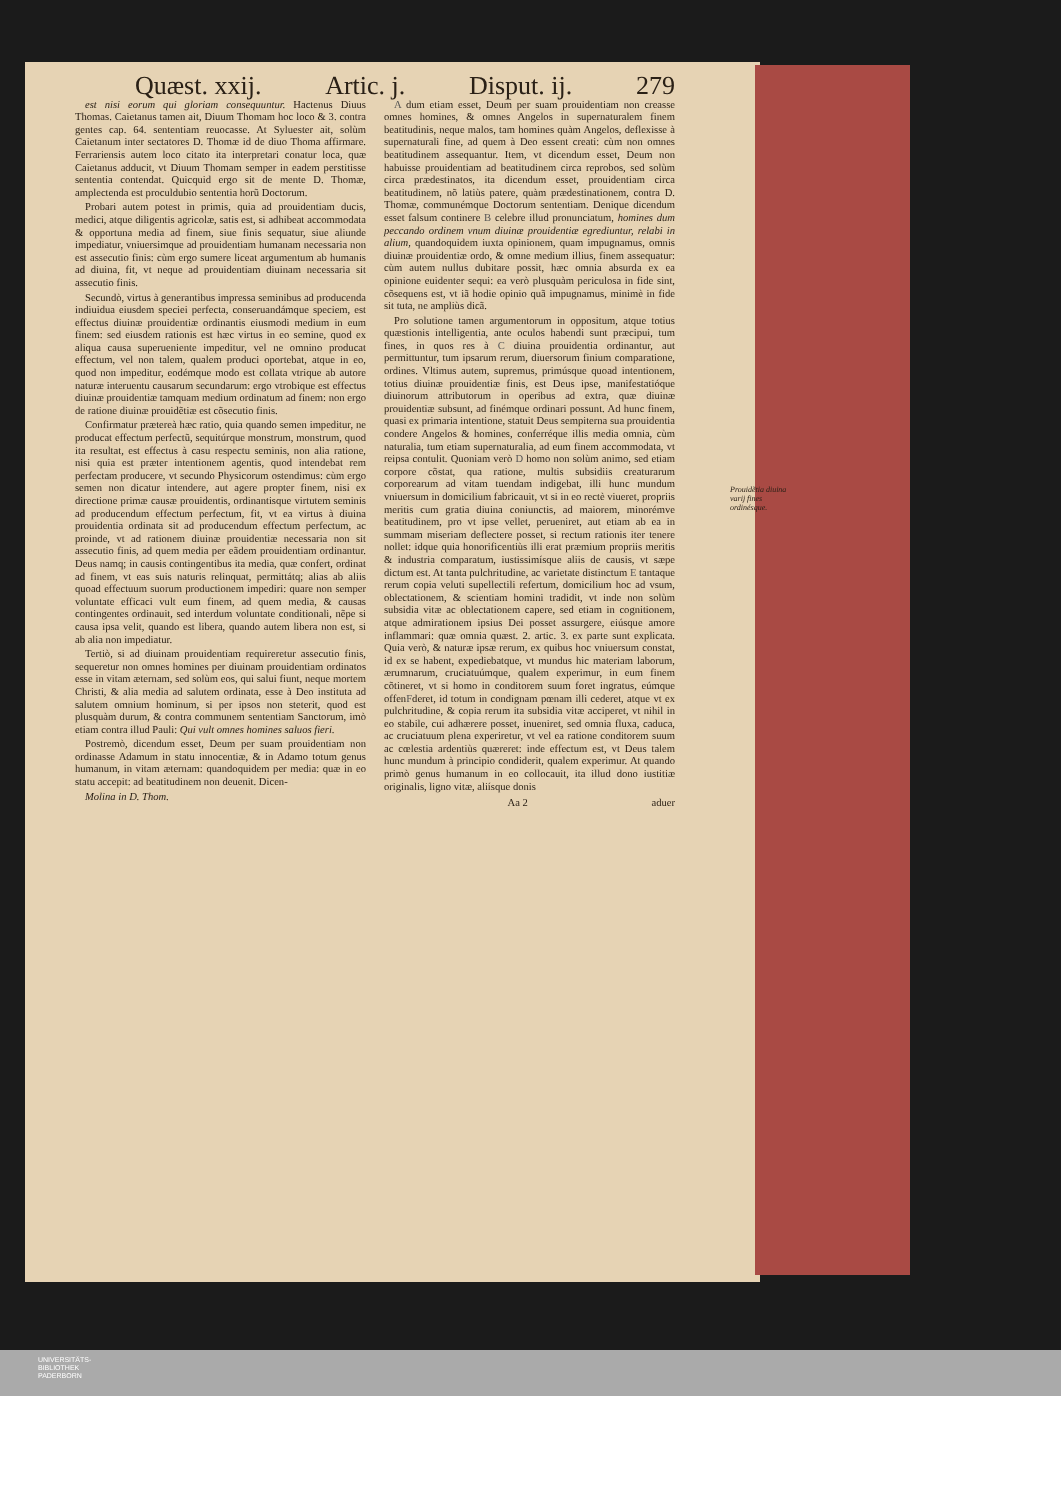Quæst. xxij. Artic. j. Disput. ij. 279
est nisi eorum qui gloriam consequuntur. Hactenus Diuus Thomas. Caietanus tamen ait, Diuum Thomam hoc loco & 3. contra gentes cap. 64. sententiam reuocasse. At Syluester ait, solùm Caietanum inter sectatores D. Thomæ id de diuo Thoma affirmare. Ferrariensis autem loco citato ita interpretari conatur loca, quæ Caietanus adducit, vt Diuum Thomam semper in eadem perstitisse sententia contendat. Quicquid ergo sit de mente D. Thomæ, amplectenda est proculdubio sententia horũ Doctorum.
Probari autem potest in primis, quia ad prouidentiam ducis, medici, atque diligentis agricolæ, satis est, si adhibeat accommodata & opportuna media ad finem, siue finis sequatur, siue aliunde impediatur, vniuersimque ad prouidentiam humanam necessaria non est assecutio finis: cùm ergo sumere liceat argumentum ab humanis ad diuina, fit, vt neque ad prouidentiam diuinam necessaria sit assecutio finis.
Secundò, virtus à generantibus impressa seminibus ad producenda indiuidua eiusdem speciei perfecta, conseruandámque speciem, est effectus diuinæ prouidentiæ ordinantis eiusmodi medium in eum finem: sed eiusdem rationis est hæc virtus in eo semine, quod ex aliqua causa superueniente impeditur, vel ne omnino producat effectum, vel non talem, qualem produci oportebat, atque in eo, quod non impeditur, eodémque modo est collata vtrique ab autore naturæ interuentu causarum secundarum: ergo vtrobique est effectus diuinæ prouidentiæ tamquam medium ordinatum ad finem: non ergo de ratione diuinæ prouidẽtiæ est cõsecutio finis.
Confirmatur prætereà hæc ratio, quia quando semen impeditur, ne producat effectum perfectũ, sequitúrque monstrum, monstrum, quod ita resultat, est effectus à casu respectu seminis, non alia ratione, nisi quia est præter intentionem agentis, quod intendebat rem perfectam producere, vt secundo Physicorum ostendimus: cùm ergo semen non dicatur intendere, aut agere propter finem, nisi ex directione primæ causæ prouidentis, ordinantisque virtutem seminis ad producendum effectum perfectum, fit, vt ea virtus à diuina prouidentia ordinata sit ad producendum effectum perfectum, ac proinde, vt ad rationem diuinæ prouidentiæ necessaria non sit assecutio finis, ad quem media per eãdem prouidentiam ordinantur. Deus namq; in causis contingentibus ita media, quæ confert, ordinat ad finem, vt eas suis naturis relinquat, permittátq; alias ab aliis quoad effectuum suorum productionem impediri: quare non semper voluntate efficaci vult eum finem, ad quem media, & causas contingentes ordinauit, sed interdum voluntate conditionali, nẽpe si causa ipsa velit, quando est libera, quando autem libera non est, si ab alia non impediatur.
Tertiò, si ad diuinam prouidentiam requireretur assecutio finis, sequeretur non omnes homines per diuinam prouidentiam ordinatos esse in vitam æternam, sed solùm eos, qui salui fiunt, neque mortem Christi, & alia media ad salutem ordinata, esse à Deo instituta ad salutem omnium hominum, si per ipsos non steterit, quod est plusquàm durum, & contra communem sententiam Sanctorum, imò etiam contra illud Pauli: Qui vult omnes homines saluos fieri.
Postremò, dicendum esset, Deum per suam prouidentiam non ordinasse Adamum in statu innocentiæ, & in Adamo totum genus humanum, in vitam æternam: quandoquidem per media: quæ in eo statu accepit: ad beatitudinem non deuenit. Dicen-
Molina in D. Thom.
A dum etiam esset, Deum per suam prouidentiam non creasse omnes homines, & omnes Angelos in supernaturalem finem beatitudinis, neque malos, tam homines quàm Angelos, deflexisse à supernaturali fine, ad quem à Deo essent creati: cùm non omnes beatitudinem assequantur. Item, vt dicendum esset, Deum non habuisse prouidentiam ad beatitudinem circa reprobos, sed solùm circa prædestinatos, ita dicendum esset, prouidentiam circa beatitudinem, nõ latiùs patere, quàm prædestinationem, contra D. Thomæ, communémque Doctorum sententiam. Denique dicendum esset falsum continere B celebre illud pronunciatum, homines dum peccando ordinem vnum diuinæ prouidentiæ egrediuntur, relabi in alium, quandoquidem iuxta opinionem, quam impugnamus, omnis diuinæ prouidentiæ ordo, & omne medium illius, finem assequatur: cùm autem nullus dubitare possit, hæc omnia absurda ex ea opinione euidenter sequi: ea verò plusquàm periculosa in fide sint, cõsequens est, vt iã hodie opinio quã impugnamus, minimè in fide sit tuta, ne ampliùs dicã.
Pro solutione tamen argumentorum in oppositum, atque totius quæstionis intelligentia, ante oculos habendi sunt præcipui, tum fines, in quos res à C diuina prouidentia ordinantur, aut permittuntur, tum ipsarum rerum, diuersorum finium comparatione, ordines. Vltimus autem, supremus, primúsque quoad intentionem, totius diuinæ prouidentiæ finis, est Deus ipse, manifestatióque diuinorum attributorum in operibus ad extra, quæ diuinæ prouidentiæ subsunt, ad finémque ordinari possunt. Ad hunc finem, quasi ex primaria intentione, statuit Deus sempiterna sua prouidentia condere Angelos & homines, conferréque illis media omnia, cùm naturalia, tum etiam supernaturalia, ad eum finem accommodata, vt reipsa contulit. Quoniam verò D homo non solùm animo, sed etiam corpore cõstat, qua ratione, multis subsidiis creaturarum corporearum ad vitam tuendam indigebat, illi hunc mundum vniuersum in domicilium fabricauit, vt si in eo rectè viueret, propriis meritis cum gratia diuina coniunctis, ad maiorem, minorémve beatitudinem, pro vt ipse vellet, perueniret, aut etiam ab ea in summam miseriam deflectere posset, si rectum rationis iter tenere nollet: idque quia honorificentiùs illi erat præmium propriis meritis & industria comparatum, iustissimísque aliis de causis, vt sæpe dictum est. At tanta pulchritudine, ac varietate distinctum E tantaque rerum copia veluti supellectili refertum, domicilium hoc ad vsum, oblectationem, & scientiam homini tradidit, vt inde non solùm subsidia vitæ ac oblectationem capere, sed etiam in cognitionem, atque admirationem ipsius Dei posset assurgere, eiúsque amore inflammari: quæ omnia quæst. 2. artic. 3. ex parte sunt explicata. Quia verò, & naturæ ipsæ rerum, ex quibus hoc vniuersum constat, id ex se habent, expediebatque, vt mundus hic materiam laborum, ærumnarum, cruciatuúmque, qualem experimur, in eum finem cõtineret, vt si homo in conditorem suum foret ingratus, eúmque offenFderet, id totum in condignam pœnam illi cederet, atque vt ex pulchritudine, & copia rerum ita subsidia vitæ acciperet, vt nihil in eo stabile, cui adhærere posset, inueniret, sed omnia fluxa, caduca, ac cruciatuum plena experiretur, vt vel ea ratione conditorem suum ac cœlestia ardentiùs quæreret: inde effectum est, vt Deus talem hunc mundum à principio condiderit, qualem experimur. At quando primò genus humanum in eo collocauit, ita illud dono iustitiæ originalis, ligno vitæ, aliísque donis
Aa 2 aduer
Prouidẽtia diuina varij fines ordinésque.
UNIVERSITÄTS-
BIBLIOTHEK
PADERBORN